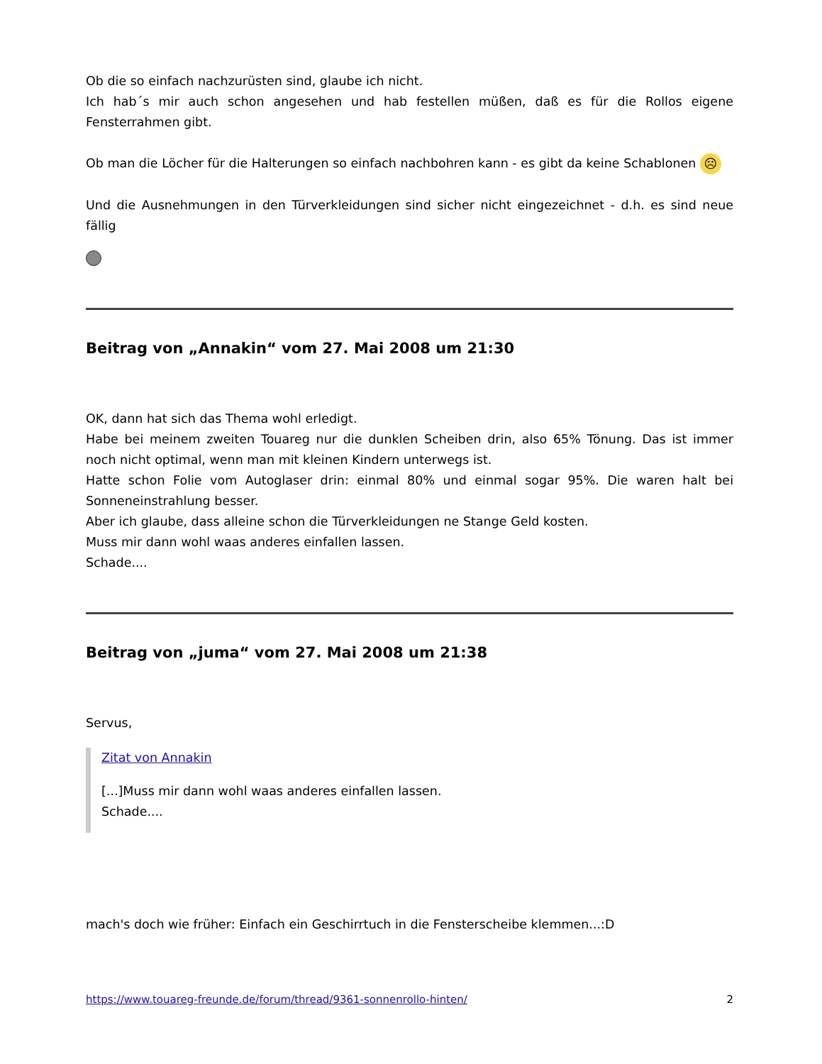Ob die so einfach nachzurüsten sind, glaube ich nicht.
Ich hab´s mir auch schon angesehen und hab festellen müßen, daß es für die Rollos eigene Fensterrahmen gibt.
Ob man die Löcher für die Halterungen so einfach nachbohren kann - es gibt da keine Schablonen ☹
Und die Ausnehmungen in den Türverkleidungen sind sicher nicht eingezeichnet - d.h. es sind neue fällig
Beitrag von „Annakin“ vom 27. Mai 2008 um 21:30
OK, dann hat sich das Thema wohl erledigt.
Habe bei meinem zweiten Touareg nur die dunklen Scheiben drin, also 65% Tönung. Das ist immer noch nicht optimal, wenn man mit kleinen Kindern unterwegs ist.
Hatte schon Folie vom Autoglaser drin: einmal 80% und einmal sogar 95%. Die waren halt bei Sonneneinstrahlung besser.
Aber ich glaube, dass alleine schon die Türverkleidungen ne Stange Geld kosten.
Muss mir dann wohl waas anderes einfallen lassen.
Schade....
Beitrag von „juma“ vom 27. Mai 2008 um 21:38
Servus,
Zitat von Annakin
[...]Muss mir dann wohl waas anderes einfallen lassen.
Schade....
mach's doch wie früher: Einfach ein Geschirrtuch in die Fensterscheibe klemmen...:D
https://www.touareg-freunde.de/forum/thread/9361-sonnenrollo-hinten/ 2